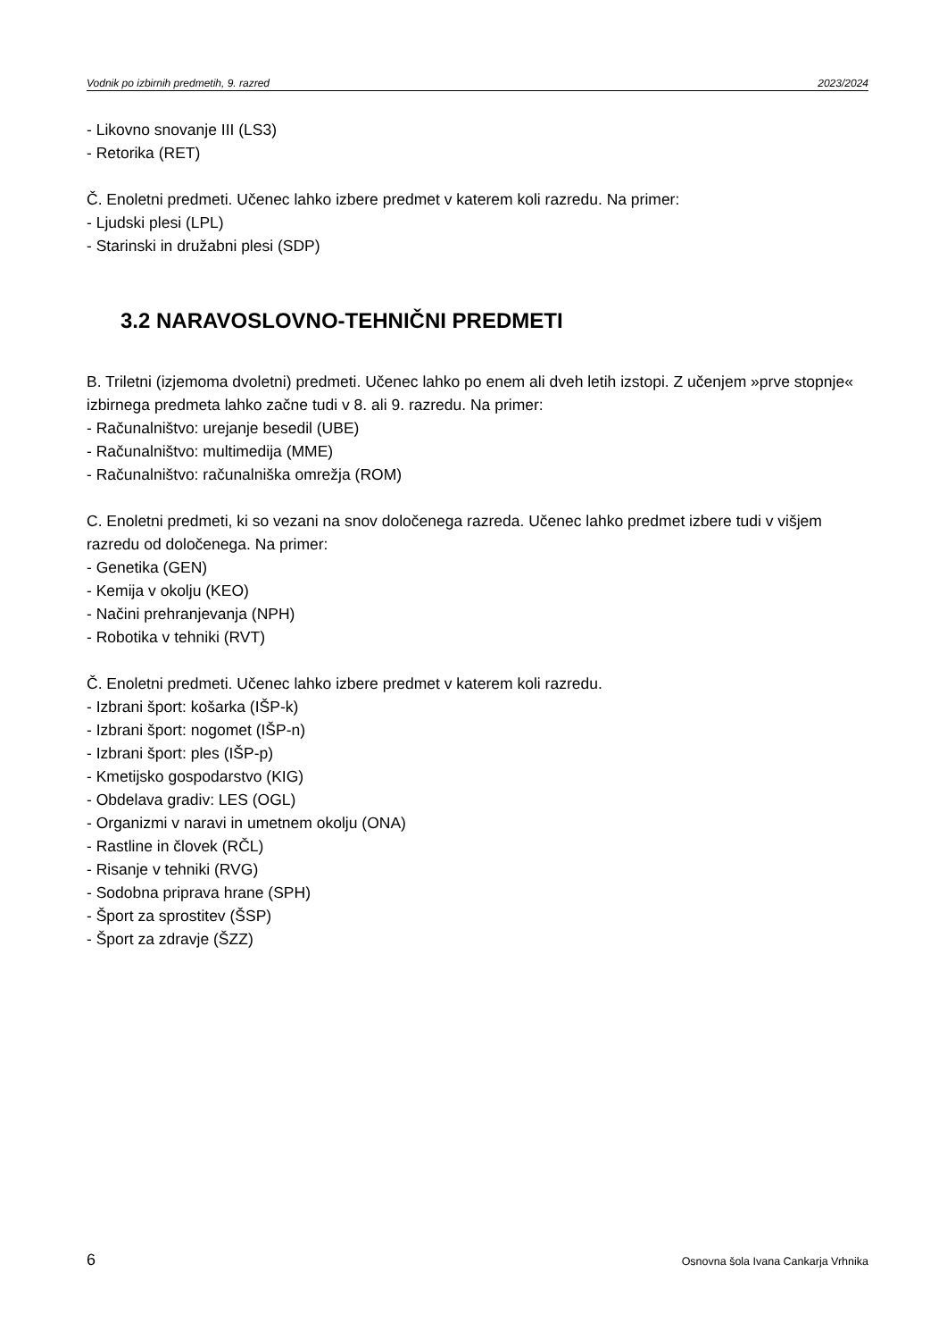Vodnik po izbirnih predmetih, 9. razred 2023/2024
- Likovno snovanje III (LS3)
- Retorika (RET)
Č. Enoletni predmeti. Učenec lahko izbere predmet v katerem koli razredu. Na primer:
- Ljudski plesi (LPL)
- Starinski in družabni plesi (SDP)
3.2 NARAVOSLOVNO-TEHNIČNI PREDMETI
B. Triletni (izjemoma dvoletni) predmeti. Učenec lahko po enem ali dveh letih izstopi. Z učenjem »prve stopnje« izbirnega predmeta lahko začne tudi v 8. ali 9. razredu. Na primer:
- Računalništvo: urejanje besedil (UBE)
- Računalništvo: multimedija (MME)
- Računalništvo: računalniška omrežja (ROM)
C. Enoletni predmeti, ki so vezani na snov določenega razreda. Učenec lahko predmet izbere tudi v višjem razredu od določenega. Na primer:
- Genetika (GEN)
- Kemija v okolju (KEO)
- Načini prehranjevanja (NPH)
- Robotika v tehniki (RVT)
Č. Enoletni predmeti. Učenec lahko izbere predmet v katerem koli razredu.
- Izbrani šport: košarka (IŠP-k)
- Izbrani šport: nogomet (IŠP-n)
- Izbrani šport: ples (IŠP-p)
- Kmetijsko gospodarstvo (KIG)
- Obdelava gradiv: LES (OGL)
- Organizmi v naravi in umetnem okolju (ONA)
- Rastline in človek (RČL)
- Risanje v tehniki (RVG)
- Sodobna priprava hrane (SPH)
- Šport za sprostitev (ŠSP)
- Šport za zdravje (ŠZZ)
6 Osnovna šola Ivana Cankarja Vrhnika